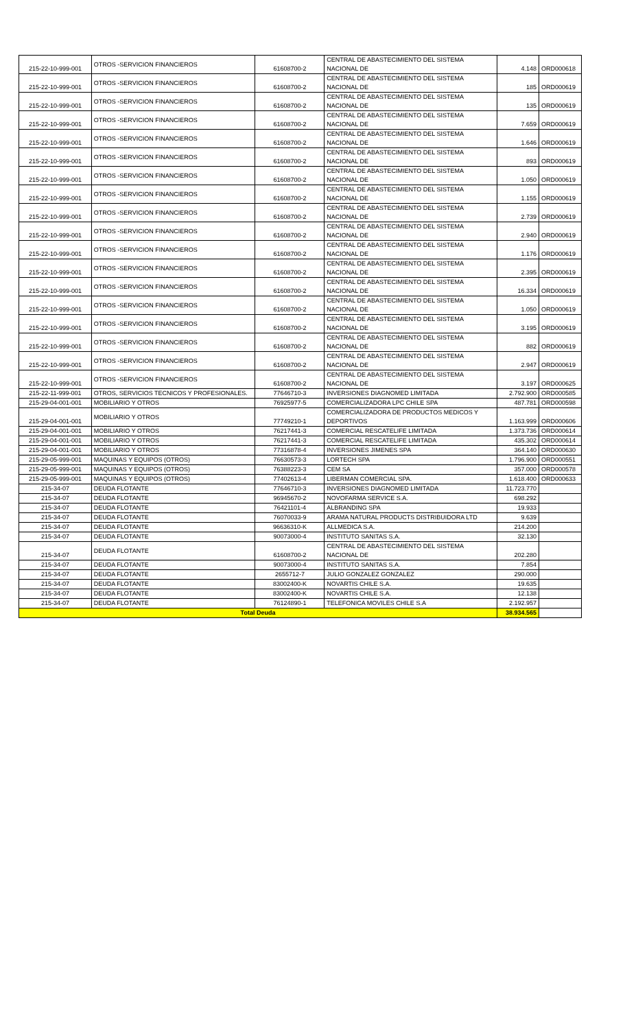| 215-22-10-999-001 | OTROS -SERVICION FINANCIEROS | 61608700-2 | CENTRAL DE ABASTECIMIENTO DEL SISTEMA NACIONAL DE | 4.148 | ORD000618 |
| 215-22-10-999-001 | OTROS -SERVICION FINANCIEROS | 61608700-2 | CENTRAL DE ABASTECIMIENTO DEL SISTEMA NACIONAL DE | 185 | ORD000619 |
| 215-22-10-999-001 | OTROS -SERVICION FINANCIEROS | 61608700-2 | CENTRAL DE ABASTECIMIENTO DEL SISTEMA NACIONAL DE | 135 | ORD000619 |
| 215-22-10-999-001 | OTROS -SERVICION FINANCIEROS | 61608700-2 | CENTRAL DE ABASTECIMIENTO DEL SISTEMA NACIONAL DE | 7.659 | ORD000619 |
| 215-22-10-999-001 | OTROS -SERVICION FINANCIEROS | 61608700-2 | CENTRAL DE ABASTECIMIENTO DEL SISTEMA NACIONAL DE | 1.646 | ORD000619 |
| 215-22-10-999-001 | OTROS -SERVICION FINANCIEROS | 61608700-2 | CENTRAL DE ABASTECIMIENTO DEL SISTEMA NACIONAL DE | 893 | ORD000619 |
| 215-22-10-999-001 | OTROS -SERVICION FINANCIEROS | 61608700-2 | CENTRAL DE ABASTECIMIENTO DEL SISTEMA NACIONAL DE | 1.050 | ORD000619 |
| 215-22-10-999-001 | OTROS -SERVICION FINANCIEROS | 61608700-2 | CENTRAL DE ABASTECIMIENTO DEL SISTEMA NACIONAL DE | 1.155 | ORD000619 |
| 215-22-10-999-001 | OTROS -SERVICION FINANCIEROS | 61608700-2 | CENTRAL DE ABASTECIMIENTO DEL SISTEMA NACIONAL DE | 2.739 | ORD000619 |
| 215-22-10-999-001 | OTROS -SERVICION FINANCIEROS | 61608700-2 | CENTRAL DE ABASTECIMIENTO DEL SISTEMA NACIONAL DE | 2.940 | ORD000619 |
| 215-22-10-999-001 | OTROS -SERVICION FINANCIEROS | 61608700-2 | CENTRAL DE ABASTECIMIENTO DEL SISTEMA NACIONAL DE | 1.176 | ORD000619 |
| 215-22-10-999-001 | OTROS -SERVICION FINANCIEROS | 61608700-2 | CENTRAL DE ABASTECIMIENTO DEL SISTEMA NACIONAL DE | 2.395 | ORD000619 |
| 215-22-10-999-001 | OTROS -SERVICION FINANCIEROS | 61608700-2 | CENTRAL DE ABASTECIMIENTO DEL SISTEMA NACIONAL DE | 16.334 | ORD000619 |
| 215-22-10-999-001 | OTROS -SERVICION FINANCIEROS | 61608700-2 | CENTRAL DE ABASTECIMIENTO DEL SISTEMA NACIONAL DE | 1.050 | ORD000619 |
| 215-22-10-999-001 | OTROS -SERVICION FINANCIEROS | 61608700-2 | CENTRAL DE ABASTECIMIENTO DEL SISTEMA NACIONAL DE | 3.195 | ORD000619 |
| 215-22-10-999-001 | OTROS -SERVICION FINANCIEROS | 61608700-2 | CENTRAL DE ABASTECIMIENTO DEL SISTEMA NACIONAL DE | 882 | ORD000619 |
| 215-22-10-999-001 | OTROS -SERVICION FINANCIEROS | 61608700-2 | CENTRAL DE ABASTECIMIENTO DEL SISTEMA NACIONAL DE | 2.947 | ORD000619 |
| 215-22-10-999-001 | OTROS -SERVICION FINANCIEROS | 61608700-2 | CENTRAL DE ABASTECIMIENTO DEL SISTEMA NACIONAL DE | 3.197 | ORD000625 |
| 215-22-11-999-001 | OTROS, SERVICIOS TECNICOS Y PROFESIONALES. | 77646710-3 | INVERSIONES DIAGNOMED LIMITADA | 2.792.900 | ORD000585 |
| 215-29-04-001-001 | MOBILIARIO Y OTROS | 76925977-5 | COMERCIALIZADORA LPC CHILE SPA | 487.781 | ORD000598 |
| 215-29-04-001-001 | MOBILIARIO Y OTROS | 77749210-1 | COMERCIALIZADORA DE PRODUCTOS MEDICOS Y DEPORTIVOS | 1.163.999 | ORD000606 |
| 215-29-04-001-001 | MOBILIARIO Y OTROS | 76217441-3 | COMERCIAL RESCATELIFE LIMITADA | 1.373.736 | ORD000614 |
| 215-29-04-001-001 | MOBILIARIO Y OTROS | 76217441-3 | COMERCIAL RESCATELIFE LIMITADA | 435.302 | ORD000614 |
| 215-29-04-001-001 | MOBILIARIO Y OTROS | 77316878-4 | INVERSIONES JIMENES SPA | 364.140 | ORD000630 |
| 215-29-05-999-001 | MAQUINAS Y EQUIPOS (OTROS) | 76630573-3 | LORTECH SPA | 1.796.900 | ORD000551 |
| 215-29-05-999-001 | MAQUINAS Y EQUIPOS (OTROS) | 76388223-3 | CEM SA | 357.000 | ORD000578 |
| 215-29-05-999-001 | MAQUINAS Y EQUIPOS (OTROS) | 77402613-4 | LIBERMAN COMERCIAL SPA. | 1.618.400 | ORD000633 |
| 215-34-07 | DEUDA FLOTANTE | 77646710-3 | INVERSIONES DIAGNOMED LIMITADA | 11.723.770 | |
| 215-34-07 | DEUDA FLOTANTE | 96945670-2 | NOVOFARMA SERVICE S.A. | 698.292 | |
| 215-34-07 | DEUDA FLOTANTE | 76421101-4 | ALBRANDING SPA | 19.933 | |
| 215-34-07 | DEUDA FLOTANTE | 76070033-9 | ARAMA NATURAL PRODUCTS DISTRIBUIDORA LTD | 9.639 | |
| 215-34-07 | DEUDA FLOTANTE | 96636310-K | ALLMEDICA S.A. | 214.200 | |
| 215-34-07 | DEUDA FLOTANTE | 90073000-4 | INSTITUTO SANITAS S.A. | 32.130 | |
| 215-34-07 | DEUDA FLOTANTE | 61608700-2 | CENTRAL DE ABASTECIMIENTO DEL SISTEMA NACIONAL DE | 202.280 | |
| 215-34-07 | DEUDA FLOTANTE | 90073000-4 | INSTITUTO SANITAS S.A. | 7.854 | |
| 215-34-07 | DEUDA FLOTANTE | 2655712-7 | JULIO GONZALEZ GONZALEZ | 290.000 | |
| 215-34-07 | DEUDA FLOTANTE | 83002400-K | NOVARTIS CHILE S.A. | 19.635 | |
| 215-34-07 | DEUDA FLOTANTE | 83002400-K | NOVARTIS CHILE S.A. | 12.138 | |
| 215-34-07 | DEUDA FLOTANTE | 76124890-1 | TELEFONICA MOVILES CHILE S.A | 2.192.957 | |
| Total Deuda | | | | 38.934.565 | |